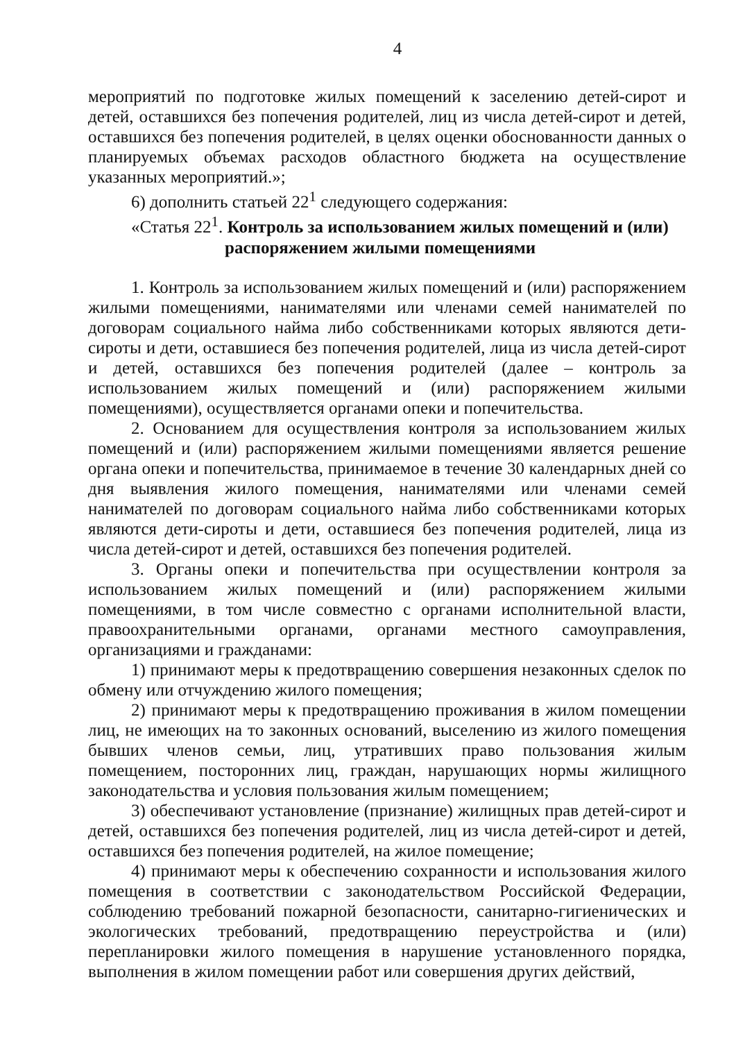4
мероприятий по подготовке жилых помещений к заселению детей-сирот и детей, оставшихся без попечения родителей, лиц из числа детей-сирот и детей, оставшихся без попечения родителей, в целях оценки обоснованности данных о планируемых объемах расходов областного бюджета на осуществление указанных мероприятий.»;
6) дополнить статьей 22<sup>1</sup> следующего содержания:
«Статья 22<sup>1</sup>. Контроль за использованием жилых помещений и (или)
распоряжением жилыми помещениями
1. Контроль за использованием жилых помещений и (или) распоряжением жилыми помещениями, нанимателями или членами семей нанимателей по договорам социального найма либо собственниками которых являются дети-сироты и дети, оставшиеся без попечения родителей, лица из числа детей-сирот и детей, оставшихся без попечения родителей (далее – контроль за использованием жилых помещений и (или) распоряжением жилыми помещениями), осуществляется органами опеки и попечительства.
2. Основанием для осуществления контроля за использованием жилых помещений и (или) распоряжением жилыми помещениями является решение органа опеки и попечительства, принимаемое в течение 30 календарных дней со дня выявления жилого помещения, нанимателями или членами семей нанимателей по договорам социального найма либо собственниками которых являются дети-сироты и дети, оставшиеся без попечения родителей, лица из числа детей-сирот и детей, оставшихся без попечения родителей.
3. Органы опеки и попечительства при осуществлении контроля за использованием жилых помещений и (или) распоряжением жилыми помещениями, в том числе совместно с органами исполнительной власти, правоохранительными органами, органами местного самоуправления, организациями и гражданами:
1) принимают меры к предотвращению совершения незаконных сделок по обмену или отчуждению жилого помещения;
2) принимают меры к предотвращению проживания в жилом помещении лиц, не имеющих на то законных оснований, выселению из жилого помещения бывших членов семьи, лиц, утративших право пользования жилым помещением, посторонних лиц, граждан, нарушающих нормы жилищного законодательства и условия пользования жилым помещением;
3) обеспечивают установление (признание) жилищных прав детей-сирот и детей, оставшихся без попечения родителей, лиц из числа детей-сирот и детей, оставшихся без попечения родителей, на жилое помещение;
4) принимают меры к обеспечению сохранности и использования жилого помещения в соответствии с законодательством Российской Федерации, соблюдению требований пожарной безопасности, санитарно-гигиенических и экологических требований, предотвращению переустройства и (или) перепланировки жилого помещения в нарушение установленного порядка, выполнения в жилом помещении работ или совершения других действий,